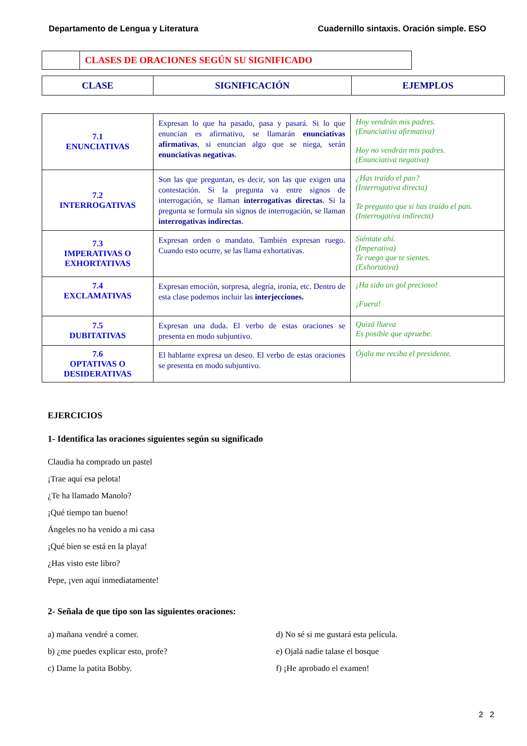Departamento de Lengua y Literatura Cuadernillo sintaxis. Oración simple. ESO
| | CLASES DE ORACIONES SEGÚN SU SIGNIFICADO |
| CLASE | SIGNIFICACIÓN | EJEMPLOS |
| --- | --- | --- |
| 7.1 ENUNCIATIVAS | Expresan lo que ha pasado, pasa y pasará. Si lo que enuncian es afirmativo, se llamarán enunciativas afirmativas , si enuncian algo que se niega, serán enunciativas negativas . | Hoy vendrán mis padres. (Enunciativa afirmativa) Hoy no vendrán mis padres. (Enunciativa negativa) |
| 7.2 INTERROGATIVAS | Son las que preguntan, es decir, son las que exigen una contestación. Si la pregunta va entre signos de interrogación, se llaman interrogativas directas . Si la pregunta se formula sin signos de interrogación, se llaman interrogativas indirectas . | ¿Has traído el pan? (Interrogativa directa) Te pregunto que si has traído el pan. (Interrogativa indirecta) |
| 7.3 IMPERATIVAS O EXHORTATIVAS | Expresan orden o mandato. También expresan ruego. Cuando esto ocurre, se las llama exhortativas. | Siéntate ahí. (Imperativa) Te ruego que te sientes. (Exhortativa) |
| 7.4 EXCLAMATIVAS | Expresan emoción, sorpresa, alegría, ironía, etc. Dentro de esta clase podemos incluir las interjecciones. | ¡Ha sido un gol precioso! ¡Fuera! |
| 7.5 DUBITATIVAS | Expresan una duda. El verbo de estas oraciones se presenta en modo subjuntivo. | Quizá llueva Es posible que apruebe. |
| 7.6 OPTATIVAS O DESIDERATIVAS | El hablante expresa un deseo. El verbo de estas oraciones se presenta en modo subjuntivo. | Ójala me reciba el presidente. |
EJERCICIOS
1- Identifica las oraciones siguientes según su significado
Claudia ha comprado un pastel
¡Trae aquí esa pelota!
¿Te ha llamado Manolo?
¡Qué tiempo tan bueno!
Ángeles no ha venido a mi casa
¡Qué bien se está en la playa!
¿Has visto este libro?
Pepe, ¡ven aquí inmediatamente!
2- Señala de que tipo son las siguientes oraciones:
a) mañana vendré a comer.
b) ¿me puedes explicar esto, profe?
c) Dame la patita Bobby.
d) No sé si me gustará esta película.
e) Ojalá nadie talase el bosque
f) ¡He aprobado el examen!
2 2